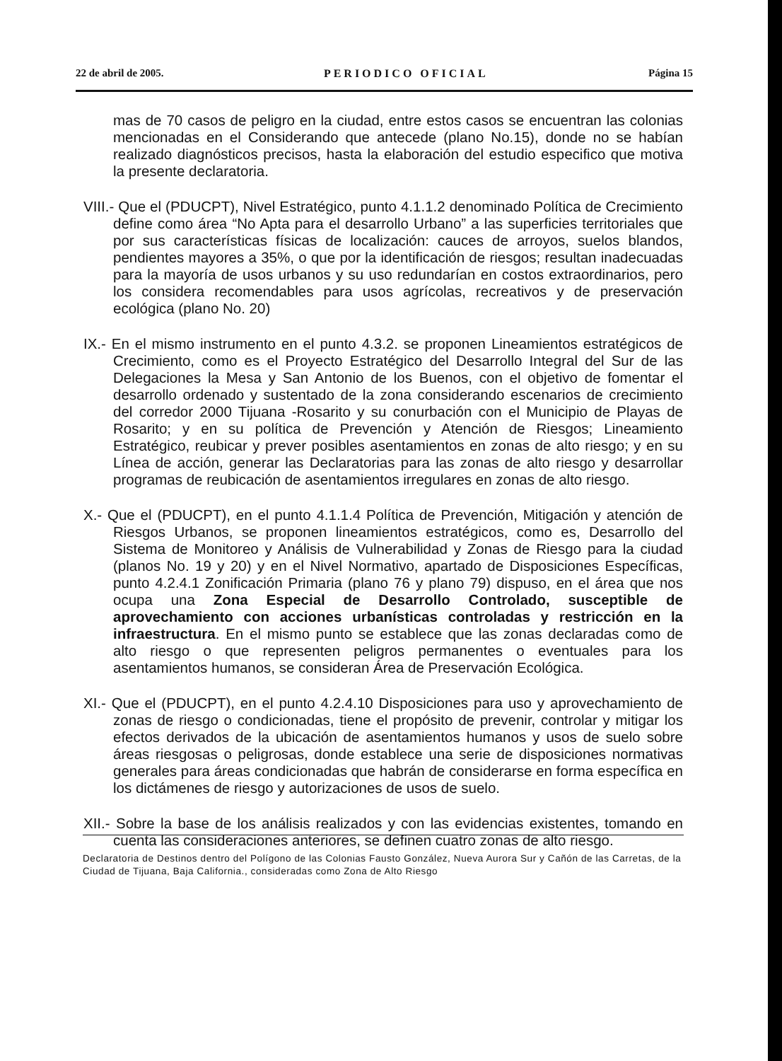22 de abril de 2005. PERIODICO OFICIAL Página 15
mas de 70 casos de peligro en la ciudad, entre estos casos se encuentran las colonias mencionadas en el Considerando que antecede (plano No.15), donde no se habían realizado diagnósticos precisos, hasta la elaboración del estudio especifico que motiva la presente declaratoria.
VIII.- Que el (PDUCPT), Nivel Estratégico, punto 4.1.1.2 denominado Política de Crecimiento define como área “No Apta para el desarrollo Urbano” a las superficies territoriales que por sus características físicas de localización: cauces de arroyos, suelos blandos, pendientes mayores a 35%, o que por la identificación de riesgos; resultan inadecuadas para la mayoría de usos urbanos y su uso redundarían en costos extraordinarios, pero los considera recomendables para usos agrícolas, recreativos y de preservación ecológica (plano No. 20)
IX.- En el mismo instrumento en el punto 4.3.2. se proponen Lineamientos estratégicos de Crecimiento, como es el Proyecto Estratégico del Desarrollo Integral del Sur de las Delegaciones la Mesa y San Antonio de los Buenos, con el objetivo de fomentar el desarrollo ordenado y sustentado de la zona considerando escenarios de crecimiento del corredor 2000 Tijuana -Rosarito y su conurbación con el Municipio de Playas de Rosarito; y en su política de Prevención y Atención de Riesgos; Lineamiento Estratégico, reubicar y prever posibles asentamientos en zonas de alto riesgo; y en su Línea de acción, generar las Declaratorias para las zonas de alto riesgo y desarrollar programas de reubicación de asentamientos irregulares en zonas de alto riesgo.
X.- Que el (PDUCPT), en el punto 4.1.1.4 Política de Prevención, Mitigación y atención de Riesgos Urbanos, se proponen lineamientos estratégicos, como es, Desarrollo del Sistema de Monitoreo y Análisis de Vulnerabilidad y Zonas de Riesgo para la ciudad (planos No. 19 y 20) y en el Nivel Normativo, apartado de Disposiciones Específicas, punto 4.2.4.1 Zonificación Primaria (plano 76 y plano 79) dispuso, en el área que nos ocupa una Zona Especial de Desarrollo Controlado, susceptible de aprovechamiento con acciones urbanísticas controladas y restricción en la infraestructura. En el mismo punto se establece que las zonas declaradas como de alto riesgo o que representen peligros permanentes o eventuales para los asentamientos humanos, se consideran Área de Preservación Ecológica.
XI.- Que el (PDUCPT), en el punto 4.2.4.10 Disposiciones para uso y aprovechamiento de zonas de riesgo o condicionadas, tiene el propósito de prevenir, controlar y mitigar los efectos derivados de la ubicación de asentamientos humanos y usos de suelo sobre áreas riesgosas o peligrosas, donde establece una serie de disposiciones normativas generales para áreas condicionadas que habrán de considerarse en forma específica en los dictámenes de riesgo y autorizaciones de usos de suelo.
XII.- Sobre la base de los análisis realizados y con las evidencias existentes, tomando en cuenta las consideraciones anteriores, se definen cuatro zonas de alto riesgo.
Declaratoria de Destinos dentro del Polígono de las Colonias Fausto González, Nueva Aurora Sur y Cañón de las Carretas, de la Ciudad de Tijuana, Baja California., consideradas como Zona de Alto Riesgo